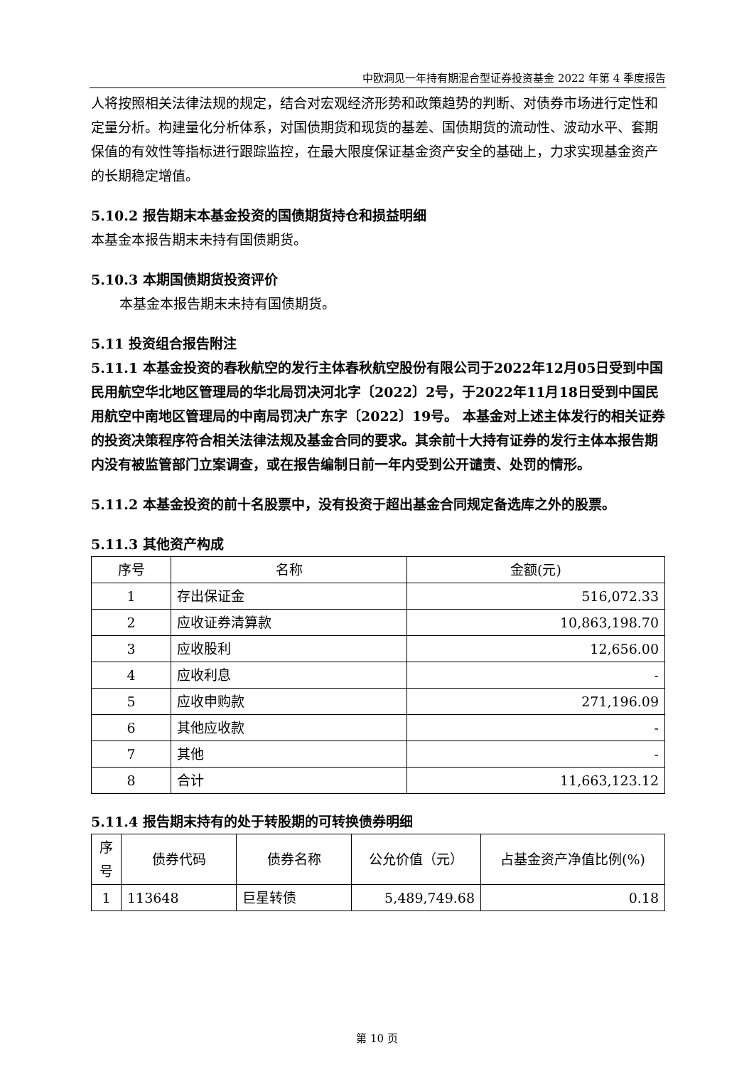中欧洞见一年持有期混合型证券投资基金 2022 年第 4 季度报告
人将按照相关法律法规的规定，结合对宏观经济形势和政策趋势的判断、对债券市场进行定性和定量分析。构建量化分析体系，对国债期货和现货的基差、国债期货的流动性、波动水平、套期保值的有效性等指标进行跟踪监控，在最大限度保证基金资产安全的基础上，力求实现基金资产的长期稳定增值。
5.10.2 报告期末本基金投资的国债期货持仓和损益明细
本基金本报告期末未持有国债期货。
5.10.3 本期国债期货投资评价
本基金本报告期末未持有国债期货。
5.11 投资组合报告附注
5.11.1 本基金投资的春秋航空的发行主体春秋航空股份有限公司于2022年12月05日受到中国民用航空华北地区管理局的华北局罚决河北字〔2022〕2号，于2022年11月18日受到中国民用航空中南地区管理局的中南局罚决广东字〔2022〕19号。 本基金对上述主体发行的相关证券的投资决策程序符合相关法律法规及基金合同的要求。其余前十大持有证券的发行主体本报告期内没有被监管部门立案调查，或在报告编制日前一年内受到公开谴责、处罚的情形。
5.11.2 本基金投资的前十名股票中，没有投资于超出基金合同规定备选库之外的股票。
5.11.3 其他资产构成
| 序号 | 名称 | 金额(元) |
| --- | --- | --- |
| 1 | 存出保证金 | 516,072.33 |
| 2 | 应收证券清算款 | 10,863,198.70 |
| 3 | 应收股利 | 12,656.00 |
| 4 | 应收利息 | - |
| 5 | 应收申购款 | 271,196.09 |
| 6 | 其他应收款 | - |
| 7 | 其他 | - |
| 8 | 合计 | 11,663,123.12 |
5.11.4 报告期末持有的处于转股期的可转换债券明细
| 序号 | 债券代码 | 债券名称 | 公允价值（元） | 占基金资产净值比例(%) |
| --- | --- | --- | --- | --- |
| 1 | 113648 | 巨星转债 | 5,489,749.68 | 0.18 |
第 10 页